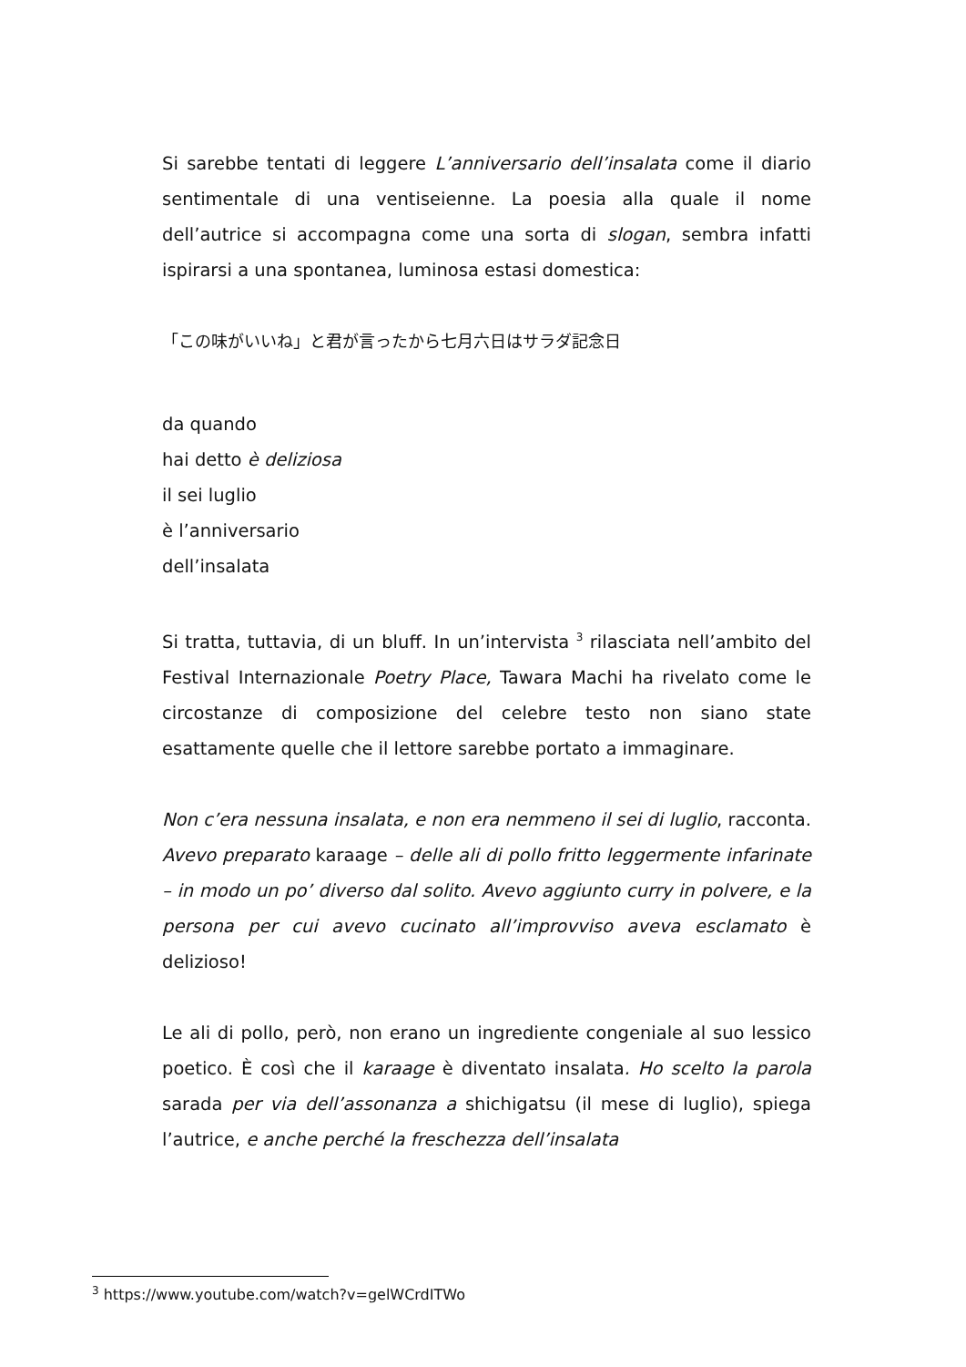Si sarebbe tentati di leggere L’anniversario dell’insalata come il diario sentimentale di una ventiseienne. La poesia alla quale il nome dell’autrice si accompagna come una sorta di slogan, sembra infatti ispirarsi a una spontanea, luminosa estasi domestica:
「この味がいいね」と君が言ったから七月六日はサラダ記念日
da quando
hai detto è deliziosa
il sei luglio
è l’anniversario
dell’insalata
Si tratta, tuttavia, di un bluff. In un’intervista <sup>3</sup> rilasciata nell’ambito del Festival Internazionale Poetry Place, Tawara Machi ha rivelato come le circostanze di composizione del celebre testo non siano state esattamente quelle che il lettore sarebbe portato a immaginare.
Non c’era nessuna insalata, e non era nemmeno il sei di luglio, racconta. Avevo preparato karaage – delle ali di pollo fritto leggermente infarinate – in modo un po’ diverso dal solito. Avevo aggiunto curry in polvere, e la persona per cui avevo cucinato all’improvviso aveva esclamato è delizioso!
Le ali di pollo, però, non erano un ingrediente congeniale al suo lessico poetico. È così che il karaage è diventato insalata. Ho scelto la parola sarada per via dell’assonanza a shichigatsu (il mese di luglio), spiega l’autrice, e anche perché la freschezza dell’insalata
<sup>3</sup> https://www.youtube.com/watch?v=gelWCrdITWo